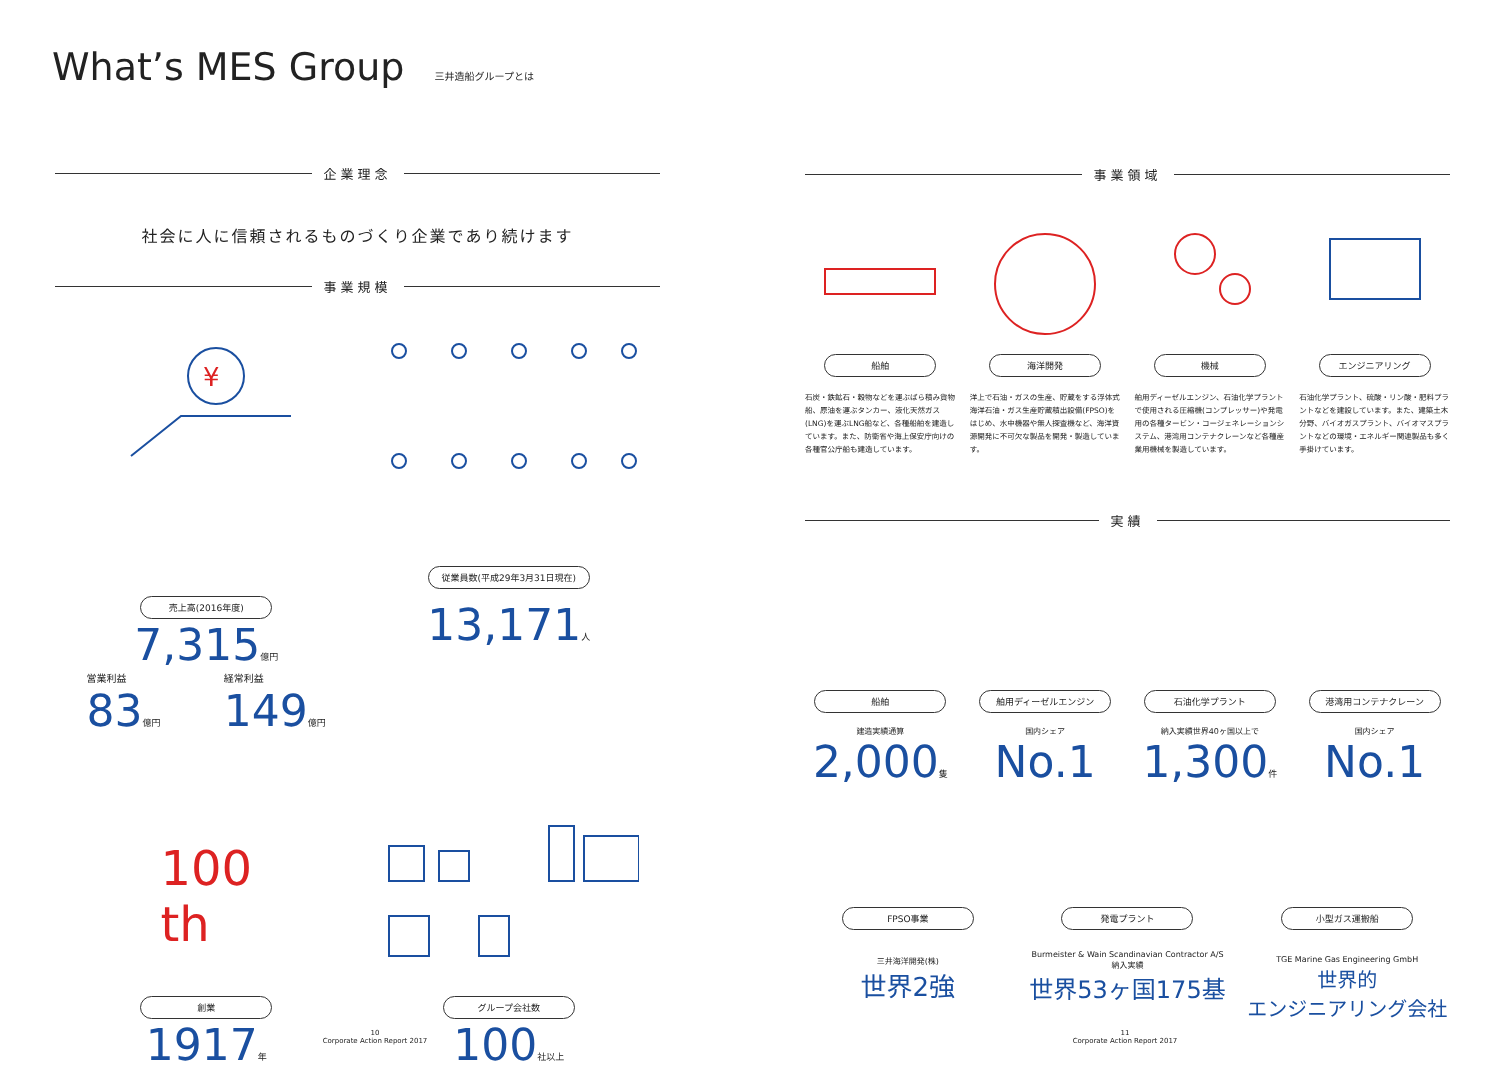What’s MES Group 三井造船グループとは
企業理念
社会に人に信頼されるものづくり企業であり続けます
事業規模
¥
売上高(2016年度)
7,315億円
営業利益
83億円
経常利益
149億円
従業員数(平成29年3月31日現在)
13,171人
100
th
創業
1917年
グループ会社数
100社以上
10
Corporate Action Report 2017
事業領域
船舶
石炭・鉄鉱石・穀物などを運ぶばら積み貨物船、原油を運ぶタンカー、液化天然ガス(LNG)を運ぶLNG船など、各種船舶を建造しています。また、防衛省や海上保安庁向けの各種官公庁船も建造しています。
海洋開発
洋上で石油・ガスの生産、貯蔵をする浮体式海洋石油・ガス生産貯蔵積出設備(FPSO)をはじめ、水中機器や無人探査機など、海洋資源開発に不可欠な製品を開発・製造しています。
機械
舶用ディーゼルエンジン、石油化学プラントで使用される圧縮機(コンプレッサー)や発電用の各種タービン・コージェネレーションシステム、港湾用コンテナクレーンなど各種産業用機械を製造しています。
エンジニアリング
石油化学プラント、硫酸・リン酸・肥料プラントなどを建設しています。また、建築土木分野、バイオガスプラント、バイオマスプラントなどの環境・エネルギー関連製品も多く手掛けています。
実績
船舶
建造実績通算
2,000隻
舶用ディーゼルエンジン
国内シェア
No.1
石油化学プラント
納入実績世界40ヶ国以上で
1,300件
港湾用コンテナクレーン
国内シェア
No.1
FPSO事業
三井海洋開発(株)
世界2強
発電プラント
Burmeister & Wain Scandinavian Contractor A/S
納入実績
世界53ヶ国175基
小型ガス運搬船
TGE Marine Gas Engineering GmbH
世界的
エンジニアリング会社
11
Corporate Action Report 2017